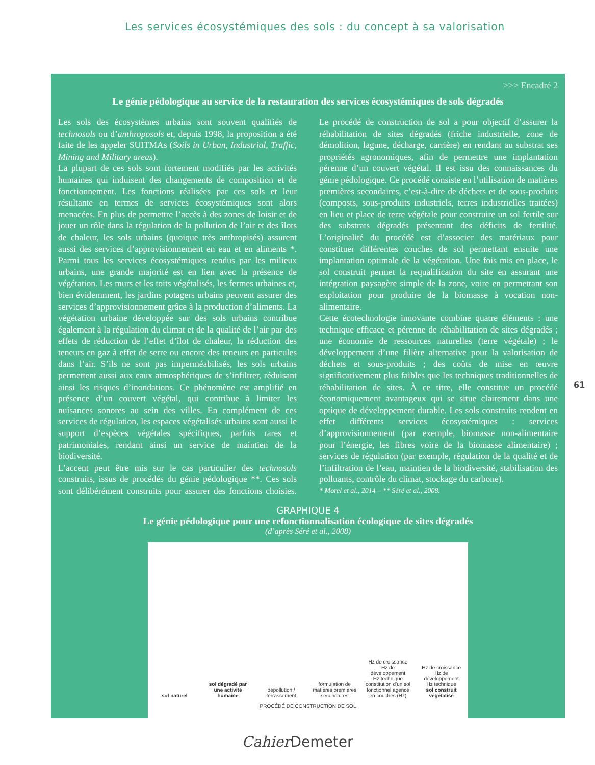Les services écosystémiques des sols : du concept à sa valorisation
>>> Encadré 2
Le génie pédologique au service de la restauration des services écosystémiques de sols dégradés
Les sols des écosystèmes urbains sont souvent qualifiés de technosols ou d’anthroposols et, depuis 1998, la proposition a été faite de les appeler SUITMAs (Soils in Urban, Industrial, Traffic, Mining and Military areas).
La plupart de ces sols sont fortement modifiés par les activités humaines qui induisent des changements de composition et de fonctionnement. Les fonctions réalisées par ces sols et leur résultante en termes de services écosystémiques sont alors menacées. En plus de permettre l’accès à des zones de loisir et de jouer un rôle dans la régulation de la pollution de l’air et des îlots de chaleur, les sols urbains (quoique très anthropisés) assurent aussi des services d’approvisionnement en eau et en aliments *. Parmi tous les services écosystémiques rendus par les milieux urbains, une grande majorité est en lien avec la présence de végétation. Les murs et les toits végétalisés, les fermes urbaines et, bien évidemment, les jardins potagers urbains peuvent assurer des services d’approvisionnement grâce à la production d’aliments. La végétation urbaine développée sur des sols urbains contribue également à la régulation du climat et de la qualité de l’air par des effets de réduction de l’effet d’îlot de chaleur, la réduction des teneurs en gaz à effet de serre ou encore des teneurs en particules dans l’air. S’ils ne sont pas imperméabilisés, les sols urbains permettent aussi aux eaux atmosphériques de s’infiltrer, réduisant ainsi les risques d’inondations. Ce phénomène est amplifié en présence d’un couvert végétal, qui contribue à limiter les nuisances sonores au sein des villes. En complément de ces services de régulation, les espaces végétalisés urbains sont aussi le support d’espèces végétales spécifiques, parfois rares et patrimoniales, rendant ainsi un service de maintien de la biodiversité.
L’accent peut être mis sur le cas particulier des technosols construits, issus de procédés du génie pédologique **. Ces sols sont délibérément construits pour assurer des fonctions choisies. Le procédé de construction de sol a pour objectif d’assurer la réhabilitation de sites dégradés (friche industrielle, zone de démolition, lagune, décharge, carrière) en rendant au substrat ses propriétés agronomiques, afin de permettre une implantation pérenne d’un couvert végétal. Il est issu des connaissances du génie pédologique. Ce procédé consiste en l’utilisation de matières premières secondaires, c’est-à-dire de déchets et de sous-produits (composts, sous-produits industriels, terres industrielles traitées) en lieu et place de terre végétale pour construire un sol fertile sur des substrats dégradés présentant des déficits de fertilité. L’originalité du procédé est d’associer des matériaux pour constituer différentes couches de sol permettant ensuite une implantation optimale de la végétation. Une fois mis en place, le sol construit permet la requalification du site en assurant une intégration paysagère simple de la zone, voire en permettant son exploitation pour produire de la biomasse à vocation non-alimentaire.
Cette écotechnologie innovante combine quatre éléments : une technique efficace et pérenne de réhabilitation de sites dégradés ; une économie de ressources naturelles (terre végétale) ; le développement d’une filière alternative pour la valorisation de déchets et sous-produits ; des coûts de mise en œuvre significativement plus faibles que les techniques traditionnelles de réhabilitation de sites. À ce titre, elle constitue un procédé économiquement avantageux qui se situe clairement dans une optique de développement durable. Les sols construits rendent en effet différents services écosystémiques : services d’approvisionnement (par exemple, biomasse non-alimentaire pour l’énergie, les fibres voire de la biomasse alimentaire) ; services de régulation (par exemple, régulation de la qualité et de l’infiltration de l’eau, maintien de la biodiversité, stabilisation des polluants, contrôle du climat, stockage du carbone).
* Morel et al., 2014 – ** Séré et al., 2008.
GRAPHIQUE 4
Le génie pédologique pour une refonctionnalisation écologique de sites dégradés
(d’après Séré et al., 2008)
sol naturel
sol dégradé par une activité humaine
dépollution / terrassement
formulation de matières premières secondaires
Hz de croissance
Hz de développement
Hz technique
constitution d’un sol fonctionnel agencé en couches (Hz)
Hz de croissance
Hz de développement
Hz technique
sol construit végétalisé
PROCÉDÉ DE CONSTRUCTION DE SOL
61
Cahier Demeter